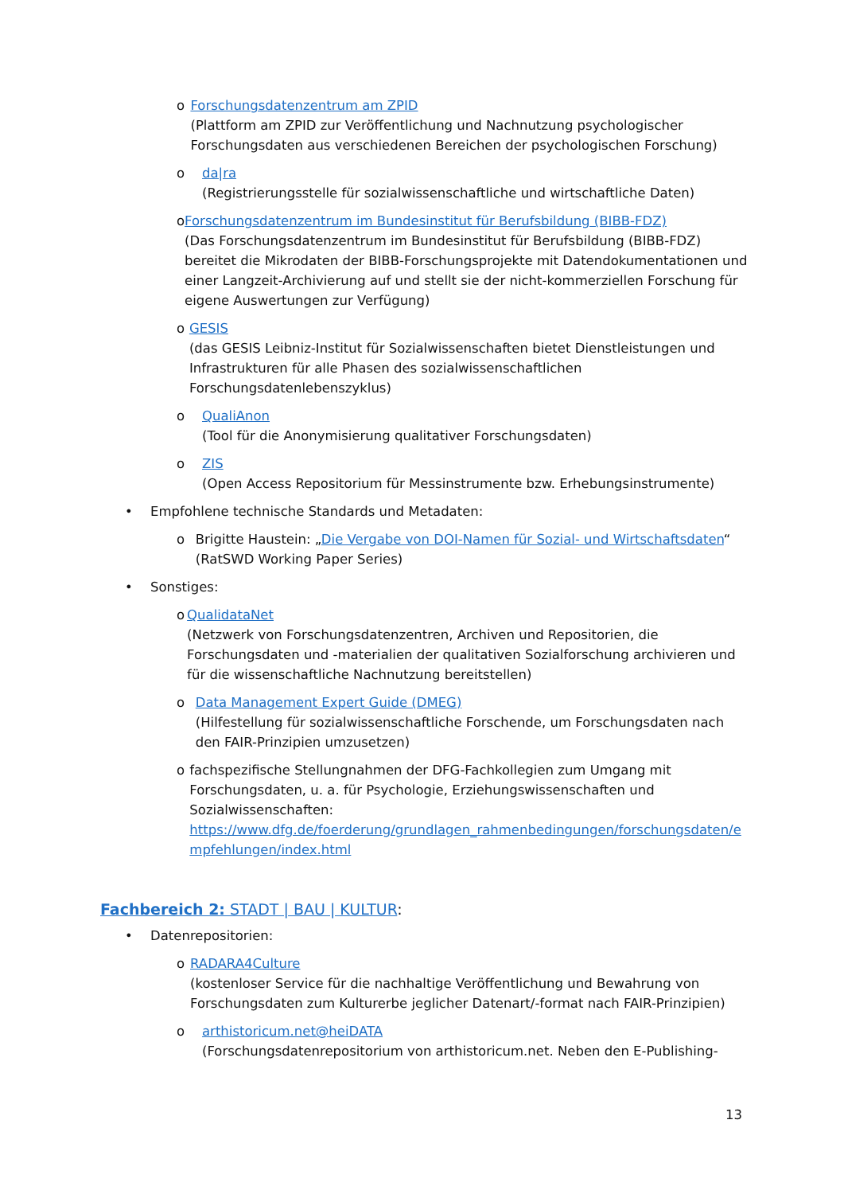o Forschungsdatenzentrum am ZPID
(Plattform am ZPID zur Veröffentlichung und Nachnutzung psychologischer Forschungsdaten aus verschiedenen Bereichen der psychologischen Forschung)
o da|ra
(Registrierungsstelle für sozialwissenschaftliche und wirtschaftliche Daten)
o Forschungsdatenzentrum im Bundesinstitut für Berufsbildung (BIBB-FDZ)
(Das Forschungsdatenzentrum im Bundesinstitut für Berufsbildung (BIBB-FDZ) bereitet die Mikrodaten der BIBB-Forschungsprojekte mit Datendokumentationen und einer Langzeit-Archivierung auf und stellt sie der nicht-kommerziellen Forschung für eigene Auswertungen zur Verfügung)
o GESIS
(das GESIS Leibniz-Institut für Sozialwissenschaften bietet Dienstleistungen und Infrastrukturen für alle Phasen des sozialwissenschaftlichen Forschungsdatenlebenszyklus)
o QualiAnon
(Tool für die Anonymisierung qualitativer Forschungsdaten)
o ZIS
(Open Access Repositorium für Messinstrumente bzw. Erhebungsinstrumente)
• Empfohlene technische Standards und Metadaten:
o Brigitte Haustein: „Die Vergabe von DOI-Namen für Sozial- und Wirtschaftsdaten“ (RatSWD Working Paper Series)
• Sonstiges:
o QualidataNet
(Netzwerk von Forschungsdatenzentren, Archiven und Repositorien, die Forschungsdaten und -materialien der qualitativen Sozialforschung archivieren und für die wissenschaftliche Nachnutzung bereitstellen)
o Data Management Expert Guide (DMEG)
(Hilfestellung für sozialwissenschaftliche Forschende, um Forschungsdaten nach den FAIR-Prinzipien umzusetzen)
o fachspezifische Stellungnahmen der DFG-Fachkollegien zum Umgang mit Forschungsdaten, u. a. für Psychologie, Erziehungswissenschaften und Sozialwissenschaften:
https://www.dfg.de/foerderung/grundlagen_rahmenbedingungen/forschungsdaten/empfehlungen/index.html
Fachbereich 2: STADT | BAU | KULTUR:
• Datenrepositorien:
o RADARA4Culture
(kostenloser Service für die nachhaltige Veröffentlichung und Bewahrung von Forschungsdaten zum Kulturerbe jeglicher Datenart/-format nach FAIR-Prinzipien)
o arthistoricum.net@heiDATA
(Forschungsdatenrepositorium von arthistoricum.net. Neben den E-Publishing-
13